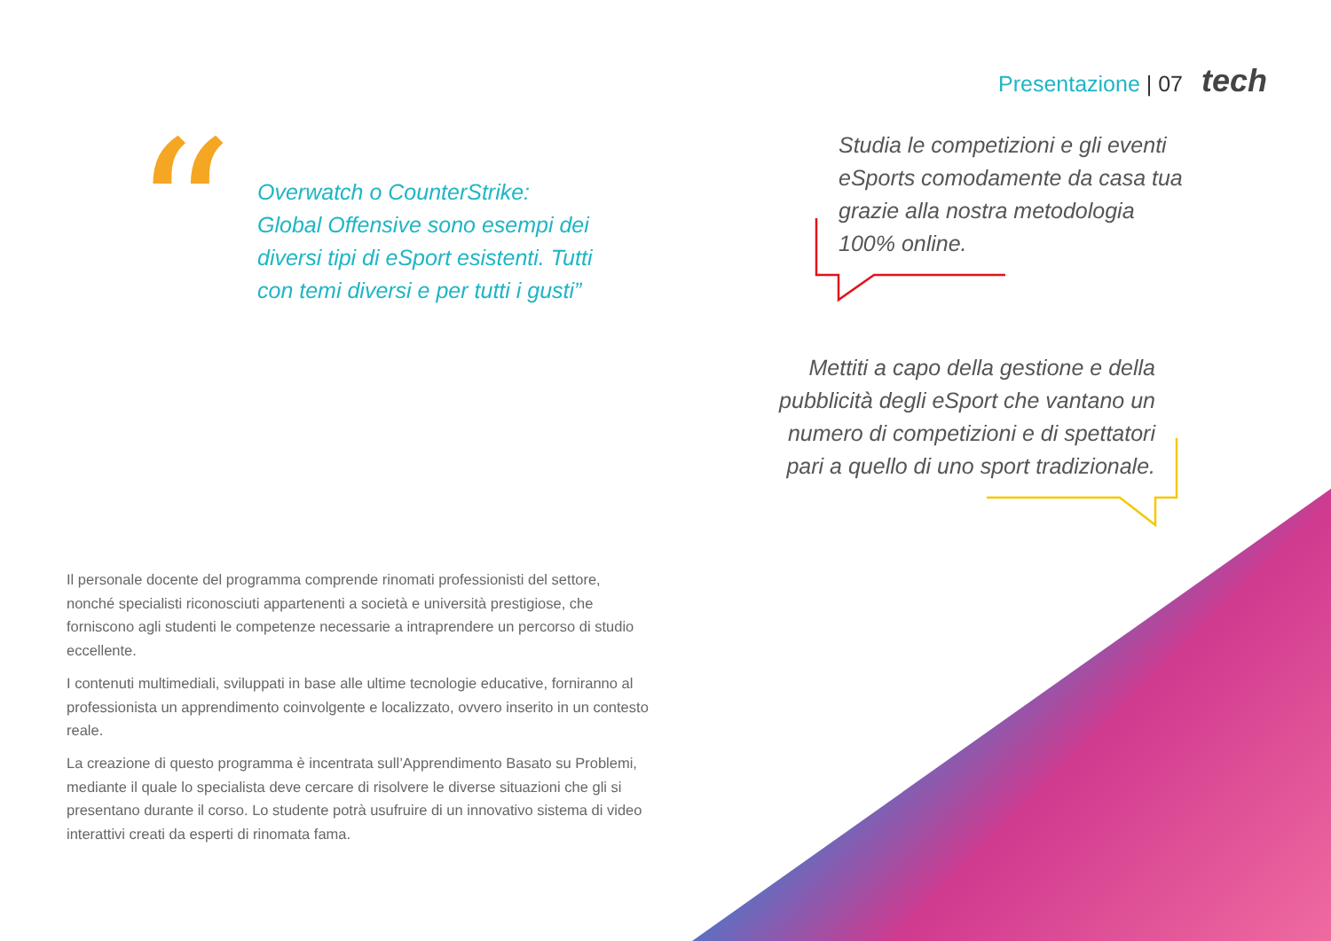Presentazione | 07 tech
“
Overwatch o CounterStrike: Global Offensive sono esempi dei diversi tipi di eSport esistenti. Tutti con temi diversi e per tutti i gusti”
Studia le competizioni e gli eventi eSports comodamente da casa tua grazie alla nostra metodologia 100% online.
Mettiti a capo della gestione e della pubblicità degli eSport che vantano un numero di competizioni e di spettatori pari a quello di uno sport tradizionale.
Il personale docente del programma comprende rinomati professionisti del settore, nonché specialisti riconosciuti appartenenti a società e università prestigiose, che forniscono agli studenti le competenze necessarie a intraprendere un percorso di studio eccellente.
I contenuti multimediali, sviluppati in base alle ultime tecnologie educative, forniranno al professionista un apprendimento coinvolgente e localizzato, ovvero inserito in un contesto reale.
La creazione di questo programma è incentrata sull’Apprendimento Basato su Problemi, mediante il quale lo specialista deve cercare di risolvere le diverse situazioni che gli si presentano durante il corso. Lo studente potrà usufruire di un innovativo sistema di video interattivi creati da esperti di rinomata fama.